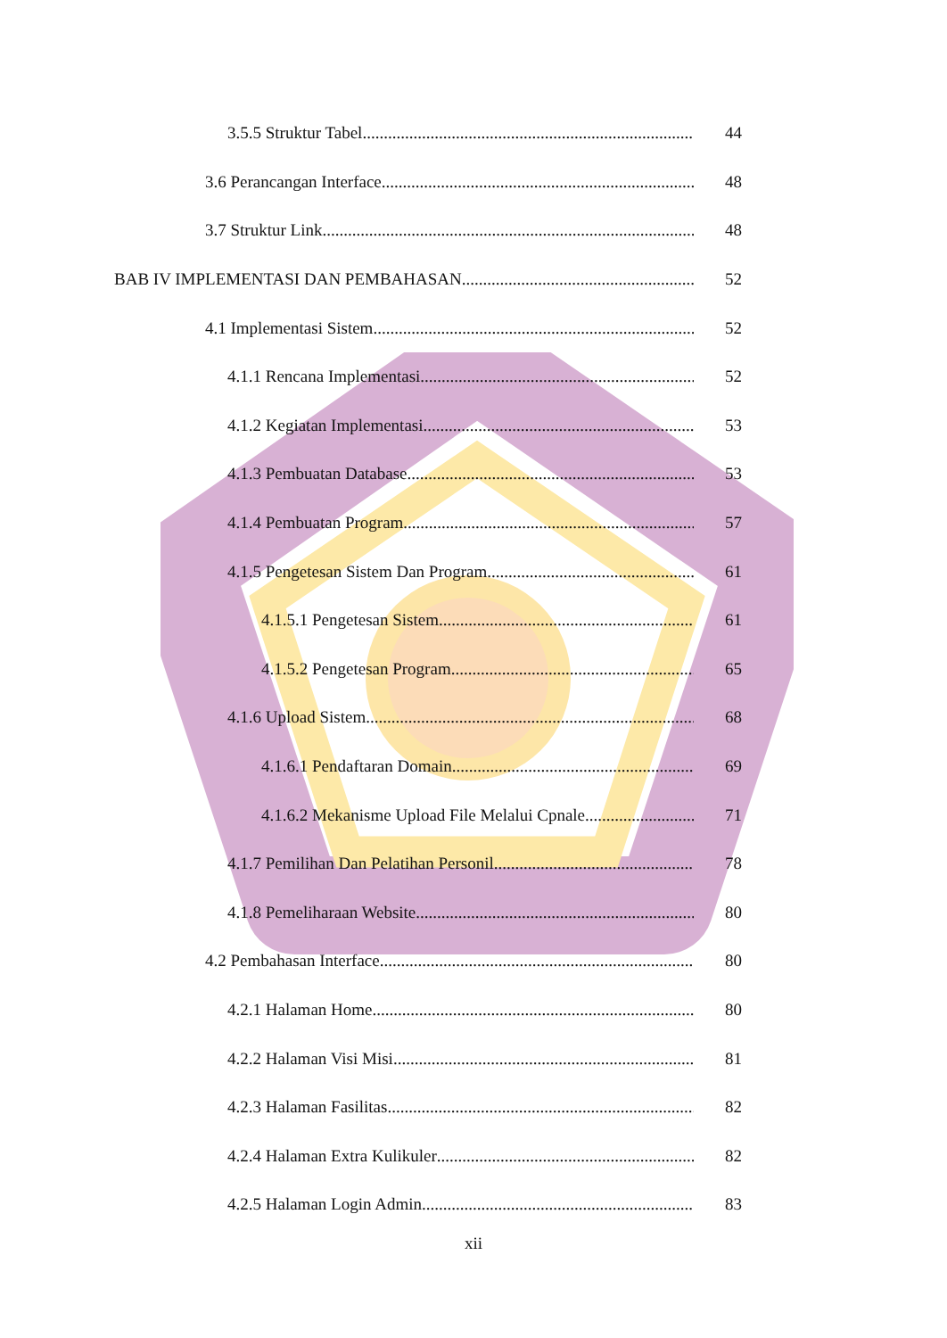3.5.5 Struktur Tabel 44
3.6 Perancangan Interface 48
3.7 Struktur Link 48
BAB IV IMPLEMENTASI DAN PEMBAHASAN 52
4.1 Implementasi Sistem 52
4.1.1 Rencana Implementasi 52
4.1.2 Kegiatan Implementasi 53
4.1.3 Pembuatan Database 53
4.1.4 Pembuatan Program 57
4.1.5 Pengetesan Sistem Dan Program 61
4.1.5.1 Pengetesan Sistem 61
4.1.5.2 Pengetesan Program 65
4.1.6 Upload Sistem 68
4.1.6.1 Pendaftaran Domain 69
4.1.6.2 Mekanisme Upload File Melalui Cpnale 71
4.1.7 Pemilihan Dan Pelatihan Personil 78
4.1.8 Pemeliharaan Website 80
4.2 Pembahasan Interface 80
4.2.1 Halaman Home 80
4.2.2 Halaman Visi Misi 81
4.2.3 Halaman Fasilitas 82
4.2.4 Halaman Extra Kulikuler 82
4.2.5 Halaman Login Admin 83
xii